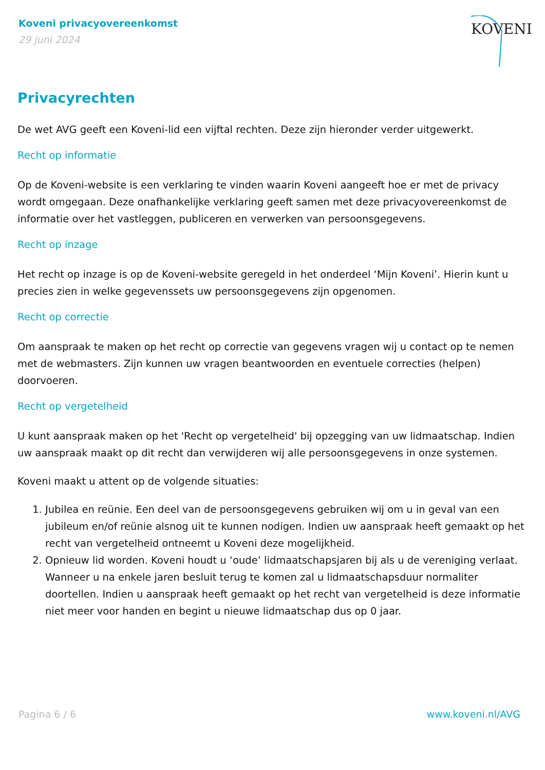Koveni privacyovereenkomst
29 juni 2024
KOVENI
Privacyrechten
De wet AVG geeft een Koveni-lid een vijftal rechten. Deze zijn hieronder verder uitgewerkt.
Recht op informatie
Op de Koveni-website is een verklaring te vinden waarin Koveni aangeeft hoe er met de privacy wordt omgegaan. Deze onafhankelijke verklaring geeft samen met deze privacyovereenkomst de informatie over het vastleggen, publiceren en verwerken van persoonsgegevens.
Recht op inzage
Het recht op inzage is op de Koveni-website geregeld in het onderdeel ‘Mijn Koveni’. Hierin kunt u precies zien in welke gegevenssets uw persoonsgegevens zijn opgenomen.
Recht op correctie
Om aanspraak te maken op het recht op correctie van gegevens vragen wij u contact op te nemen met de webmasters. Zijn kunnen uw vragen beantwoorden en eventuele correcties (helpen) doorvoeren.
Recht op vergetelheid
U kunt aanspraak maken op het 'Recht op vergetelheid' bij opzegging van uw lidmaatschap. Indien uw aanspraak maakt op dit recht dan verwijderen wij alle persoonsgegevens in onze systemen.
Koveni maakt u attent op de volgende situaties:
1. Jubilea en reünie. Een deel van de persoonsgegevens gebruiken wij om u in geval van een jubileum en/of reünie alsnog uit te kunnen nodigen. Indien uw aanspraak heeft gemaakt op het recht van vergetelheid ontneemt u Koveni deze mogelijkheid.
2. Opnieuw lid worden. Koveni houdt u ‘oude’ lidmaatschapsjaren bij als u de vereniging verlaat. Wanneer u na enkele jaren besluit terug te komen zal u lidmaatschapsduur normaliter doortellen. Indien u aanspraak heeft gemaakt op het recht van vergetelheid is deze informatie niet meer voor handen en begint u nieuwe lidmaatschap dus op 0 jaar.
Pagina 6 / 6 www.koveni.nl/AVG